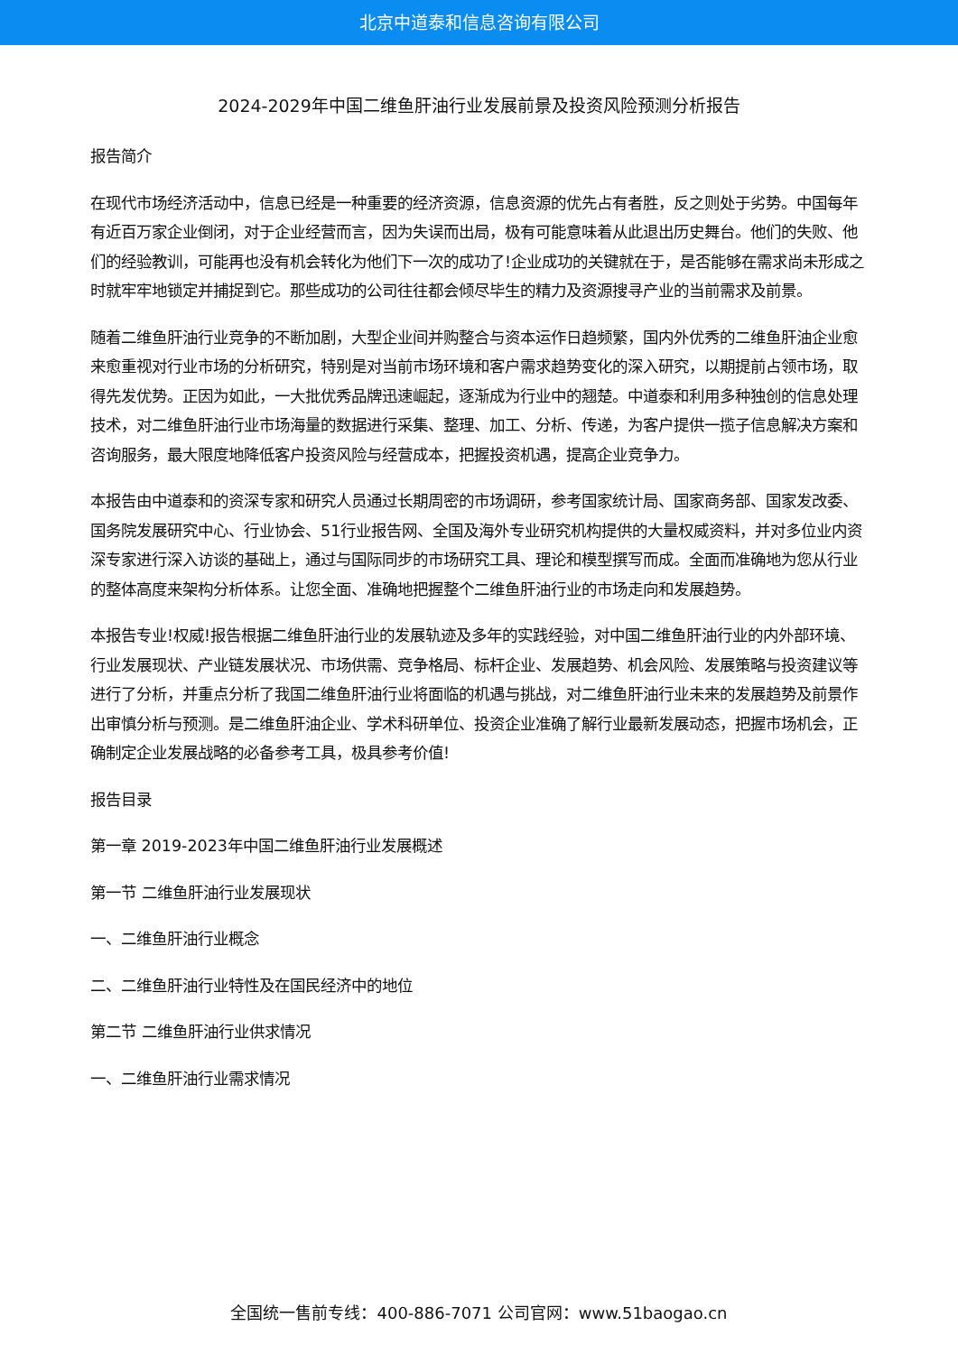北京中道泰和信息咨询有限公司
2024-2029年中国二维鱼肝油行业发展前景及投资风险预测分析报告
报告简介
在现代市场经济活动中，信息已经是一种重要的经济资源，信息资源的优先占有者胜，反之则处于劣势。中国每年有近百万家企业倒闭，对于企业经营而言，因为失误而出局，极有可能意味着从此退出历史舞台。他们的失败、他们的经验教训，可能再也没有机会转化为他们下一次的成功了!企业成功的关键就在于，是否能够在需求尚未形成之时就牢牢地锁定并捕捉到它。那些成功的公司往往都会倾尽毕生的精力及资源搜寻产业的当前需求及前景。
随着二维鱼肝油行业竞争的不断加剧，大型企业间并购整合与资本运作日趋频繁，国内外优秀的二维鱼肝油企业愈来愈重视对行业市场的分析研究，特别是对当前市场环境和客户需求趋势变化的深入研究，以期提前占领市场，取得先发优势。正因为如此，一大批优秀品牌迅速崛起，逐渐成为行业中的翘楚。中道泰和利用多种独创的信息处理技术，对二维鱼肝油行业市场海量的数据进行采集、整理、加工、分析、传递，为客户提供一揽子信息解决方案和咨询服务，最大限度地降低客户投资风险与经营成本，把握投资机遇，提高企业竞争力。
本报告由中道泰和的资深专家和研究人员通过长期周密的市场调研，参考国家统计局、国家商务部、国家发改委、国务院发展研究中心、行业协会、51行业报告网、全国及海外专业研究机构提供的大量权威资料，并对多位业内资深专家进行深入访谈的基础上，通过与国际同步的市场研究工具、理论和模型撰写而成。全面而准确地为您从行业的整体高度来架构分析体系。让您全面、准确地把握整个二维鱼肝油行业的市场走向和发展趋势。
本报告专业!权威!报告根据二维鱼肝油行业的发展轨迹及多年的实践经验，对中国二维鱼肝油行业的内外部环境、行业发展现状、产业链发展状况、市场供需、竞争格局、标杆企业、发展趋势、机会风险、发展策略与投资建议等进行了分析，并重点分析了我国二维鱼肝油行业将面临的机遇与挑战，对二维鱼肝油行业未来的发展趋势及前景作出审慎分析与预测。是二维鱼肝油企业、学术科研单位、投资企业准确了解行业最新发展动态，把握市场机会，正确制定企业发展战略的必备参考工具，极具参考价值!
报告目录
第一章 2019-2023年中国二维鱼肝油行业发展概述
第一节 二维鱼肝油行业发展现状
一、二维鱼肝油行业概念
二、二维鱼肝油行业特性及在国民经济中的地位
第二节 二维鱼肝油行业供求情况
一、二维鱼肝油行业需求情况
全国统一售前专线：400-886-7071 公司官网：www.51baogao.cn